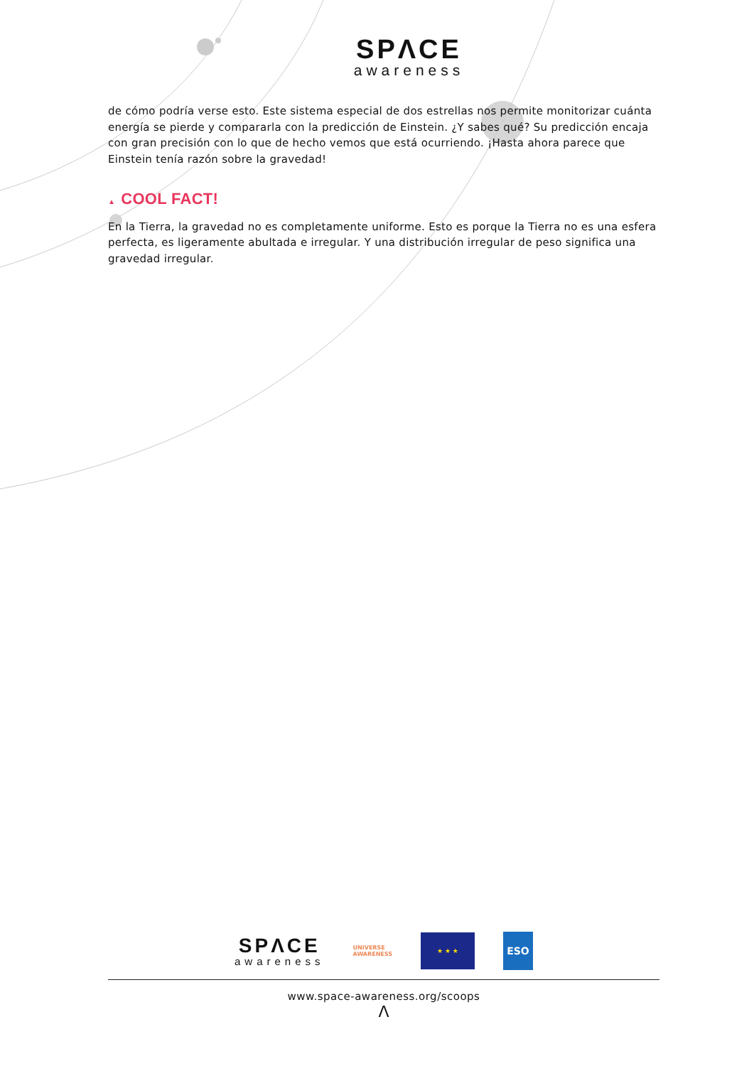SPΛCE
awareness
de cómo podría verse esto. Este sistema especial de dos estrellas nos permite monitorizar cuánta energía se pierde y compararla con la predicción de Einstein. ¿Y sabes qué? Su predicción encaja con gran precisión con lo que de hecho vemos que está ocurriendo. ¡Hasta ahora parece que Einstein tenía razón sobre la gravedad!
▲ COOL FACT!
En la Tierra, la gravedad no es completamente uniforme. Esto es porque la Tierra no es una esfera perfecta, es ligeramente abultada e irregular. Y una distribución irregular de peso significa una gravedad irregular.
SPΛCE
awareness
UNIVERSE
AWARENESS
★ ★ ★
ESO
www.space-awareness.org/scoops
Λ